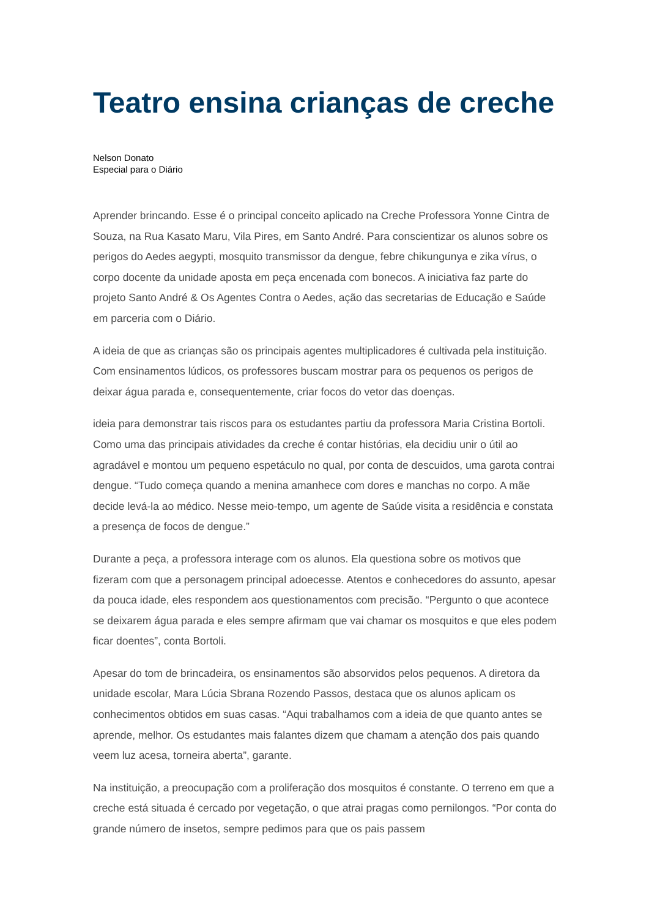Teatro ensina crianças de creche
Nelson Donato
Especial para o Diário
Aprender brincando. Esse é o principal conceito aplicado na Creche Professora Yonne Cintra de Souza, na Rua Kasato Maru, Vila Pires, em Santo André. Para conscientizar os alunos sobre os perigos do Aedes aegypti, mosquito transmissor da dengue, febre chikungunya e zika vírus, o corpo docente da unidade aposta em peça encenada com bonecos. A iniciativa faz parte do projeto Santo André & Os Agentes Contra o Aedes, ação das secretarias de Educação e Saúde em parceria com o Diário.
A ideia de que as crianças são os principais agentes multiplicadores é cultivada pela instituição. Com ensinamentos lúdicos, os professores buscam mostrar para os pequenos os perigos de deixar água parada e, consequentemente, criar focos do vetor das doenças.
ideia para demonstrar tais riscos para os estudantes partiu da professora Maria Cristina Bortoli. Como uma das principais atividades da creche é contar histórias, ela decidiu unir o útil ao agradável e montou um pequeno espetáculo no qual, por conta de descuidos, uma garota contrai dengue. “Tudo começa quando a menina amanhece com dores e manchas no corpo. A mãe decide levá-la ao médico. Nesse meio-tempo, um agente de Saúde visita a residência e constata a presença de focos de dengue.”
Durante a peça, a professora interage com os alunos. Ela questiona sobre os motivos que fizeram com que a personagem principal adoecesse. Atentos e conhecedores do assunto, apesar da pouca idade, eles respondem aos questionamentos com precisão. “Pergunto o que acontece se deixarem água parada e eles sempre afirmam que vai chamar os mosquitos e que eles podem ficar doentes”, conta Bortoli.
Apesar do tom de brincadeira, os ensinamentos são absorvidos pelos pequenos. A diretora da unidade escolar, Mara Lúcia Sbrana Rozendo Passos, destaca que os alunos aplicam os conhecimentos obtidos em suas casas. “Aqui trabalhamos com a ideia de que quanto antes se aprende, melhor. Os estudantes mais falantes dizem que chamam a atenção dos pais quando veem luz acesa, torneira aberta”, garante.
Na instituição, a preocupação com a proliferação dos mosquitos é constante. O terreno em que a creche está situada é cercado por vegetação, o que atrai pragas como pernilongos. “Por conta do grande número de insetos, sempre pedimos para que os pais passem